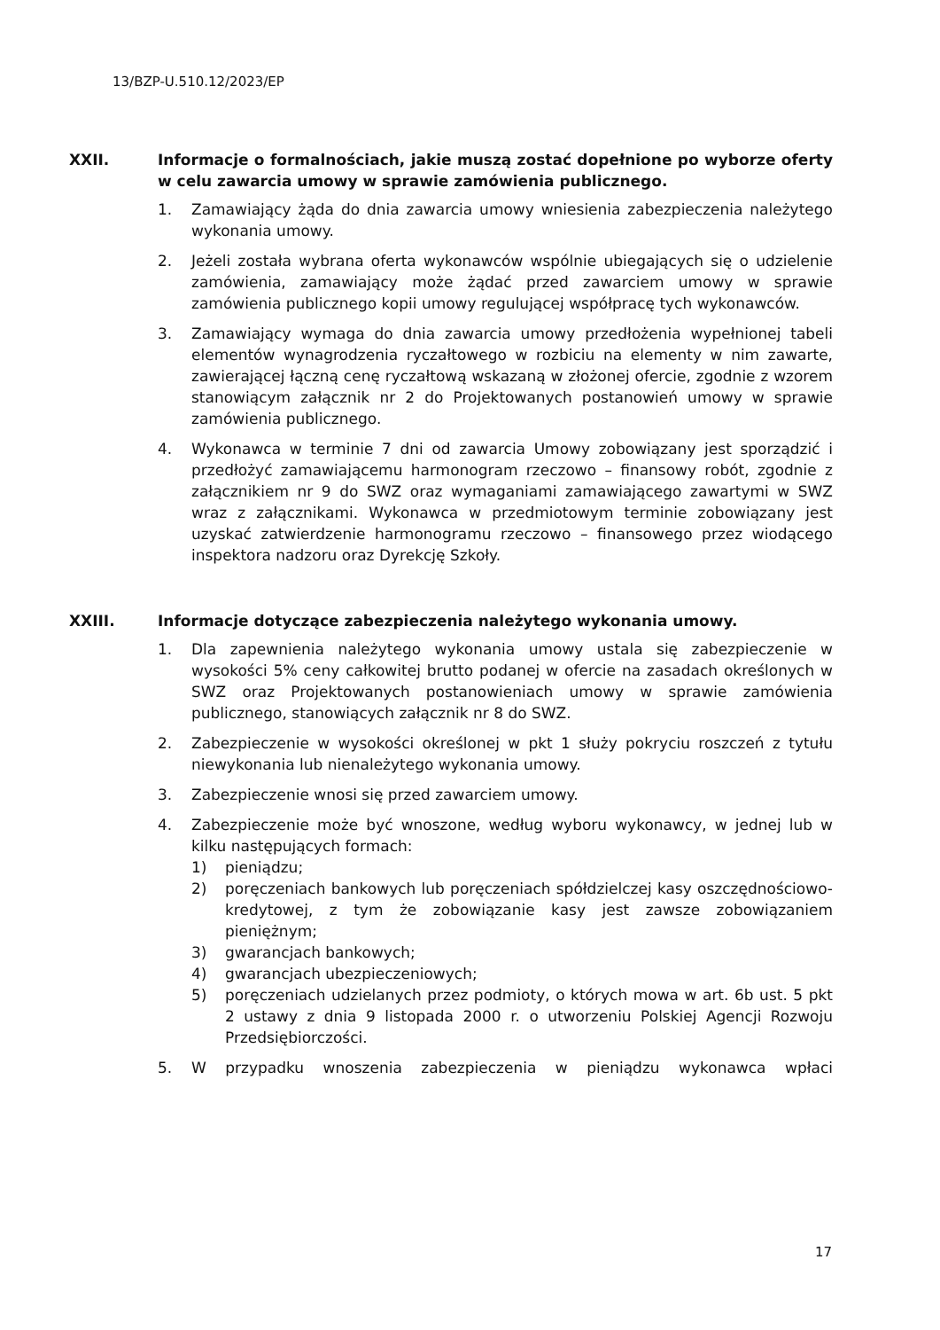13/BZP-U.510.12/2023/EP
XXII. Informacje o formalnościach, jakie muszą zostać dopełnione po wyborze oferty w celu zawarcia umowy w sprawie zamówienia publicznego.
1. Zamawiający żąda do dnia zawarcia umowy wniesienia zabezpieczenia należytego wykonania umowy.
2. Jeżeli została wybrana oferta wykonawców wspólnie ubiegających się o udzielenie zamówienia, zamawiający może żądać przed zawarciem umowy w sprawie zamówienia publicznego kopii umowy regulującej współpracę tych wykonawców.
3. Zamawiający wymaga do dnia zawarcia umowy przedłożenia wypełnionej tabeli elementów wynagrodzenia ryczałtowego w rozbiciu na elementy w nim zawarte, zawierającej łączną cenę ryczałtową wskazaną w złożonej ofercie, zgodnie z wzorem stanowiącym załącznik nr 2 do Projektowanych postanowień umowy w sprawie zamówienia publicznego.
4. Wykonawca w terminie 7 dni od zawarcia Umowy zobowiązany jest sporządzić i przedłożyć zamawiającemu harmonogram rzeczowo – finansowy robót, zgodnie z załącznikiem nr 9 do SWZ oraz wymaganiami zamawiającego zawartymi w SWZ wraz z załącznikami. Wykonawca w przedmiotowym terminie zobowiązany jest uzyskać zatwierdzenie harmonogramu rzeczowo – finansowego przez wiodącego inspektora nadzoru oraz Dyrekcję Szkoły.
XXIII. Informacje dotyczące zabezpieczenia należytego wykonania umowy.
1. Dla zapewnienia należytego wykonania umowy ustala się zabezpieczenie w wysokości 5% ceny całkowitej brutto podanej w ofercie na zasadach określonych w SWZ oraz Projektowanych postanowieniach umowy w sprawie zamówienia publicznego, stanowiących załącznik nr 8 do SWZ.
2. Zabezpieczenie w wysokości określonej w pkt 1 służy pokryciu roszczeń z tytułu niewykonania lub nienależytego wykonania umowy.
3. Zabezpieczenie wnosi się przed zawarciem umowy.
4. Zabezpieczenie może być wnoszone, według wyboru wykonawcy, w jednej lub w kilku następujących formach:
1) pieniądzu;
2) poręczeniach bankowych lub poręczeniach spółdzielczej kasy oszczędnościowo-kredytowej, z tym że zobowiązanie kasy jest zawsze zobowiązaniem pieniężnym;
3) gwarancjach bankowych;
4) gwarancjach ubezpieczeniowych;
5) poręczeniach udzielanych przez podmioty, o których mowa w art. 6b ust. 5 pkt 2 ustawy z dnia 9 listopada 2000 r. o utworzeniu Polskiej Agencji Rozwoju Przedsiębiorczości.
5. W przypadku wnoszenia zabezpieczenia w pieniądzu wykonawca wpłaci
17